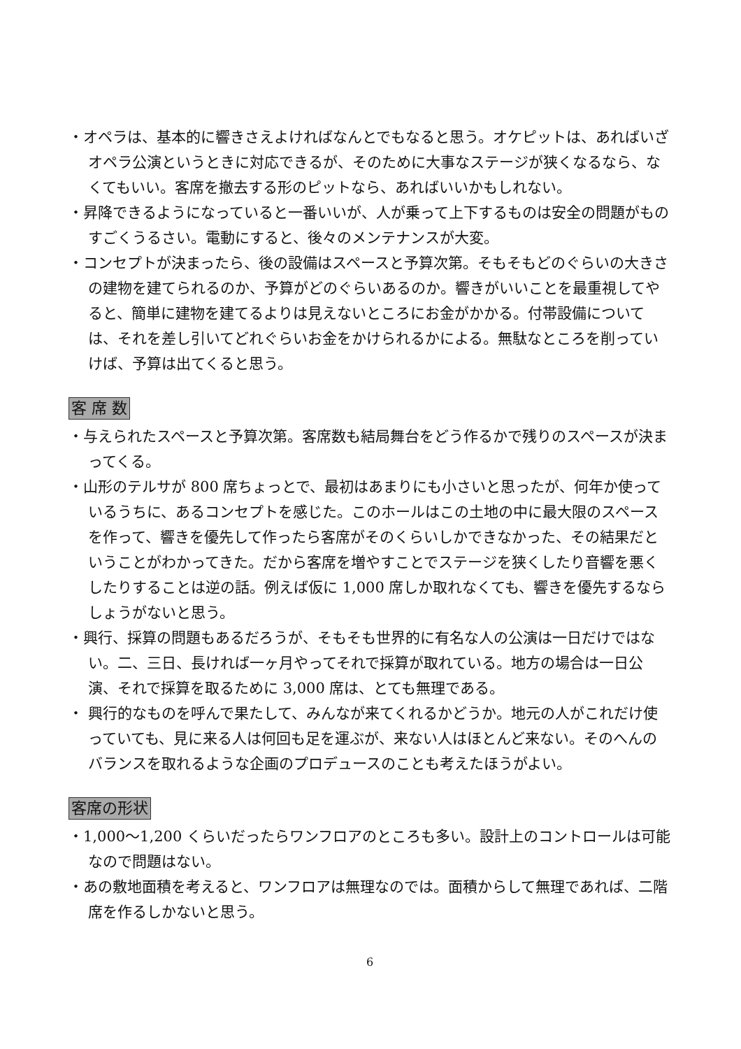・オペラは、基本的に響きさえよければなんとでもなると思う。オケピットは、あればいざオペラ公演というときに対応できるが、そのために大事なステージが狭くなるなら、なくてもいい。客席を撤去する形のピットなら、あればいいかもしれない。
・昇降できるようになっていると一番いいが、人が乗って上下するものは安全の問題がものすごくうるさい。電動にすると、後々のメンテナンスが大変。
・コンセプトが決まったら、後の設備はスペースと予算次第。そもそもどのぐらいの大きさの建物を建てられるのか、予算がどのぐらいあるのか。響きがいいことを最重視してやると、簡単に建物を建てるよりは見えないところにお金がかかる。付帯設備については、それを差し引いてどれぐらいお金をかけられるかによる。無駄なところを削っていけば、予算は出てくると思う。
客 席 数
・与えられたスペースと予算次第。客席数も結局舞台をどう作るかで残りのスペースが決まってくる。
・山形のテルサが 800 席ちょっとで、最初はあまりにも小さいと思ったが、何年か使っているうちに、あるコンセプトを感じた。このホールはこの土地の中に最大限のスペースを作って、響きを優先して作ったら客席がそのくらいしかできなかった、その結果だということがわかってきた。だから客席を増やすことでステージを狭くしたり音響を悪くしたりすることは逆の話。例えば仮に 1,000 席しか取れなくても、響きを優先するならしょうがないと思う。
・興行、採算の問題もあるだろうが、そもそも世界的に有名な人の公演は一日だけではない。二、三日、長ければ一ヶ月やってそれで採算が取れている。地方の場合は一日公演、それで採算を取るために 3,000 席は、とても無理である。
・ 興行的なものを呼んで果たして、みんなが来てくれるかどうか。地元の人がこれだけ使っていても、見に来る人は何回も足を運ぶが、来ない人はほとんど来ない。そのへんのバランスを取れるような企画のプロデュースのことも考えたほうがよい。
客席の形状
・1,000～1,200 くらいだったらワンフロアのところも多い。設計上のコントロールは可能なので問題はない。
・あの敷地面積を考えると、ワンフロアは無理なのでは。面積からして無理であれば、二階席を作るしかないと思う。
6